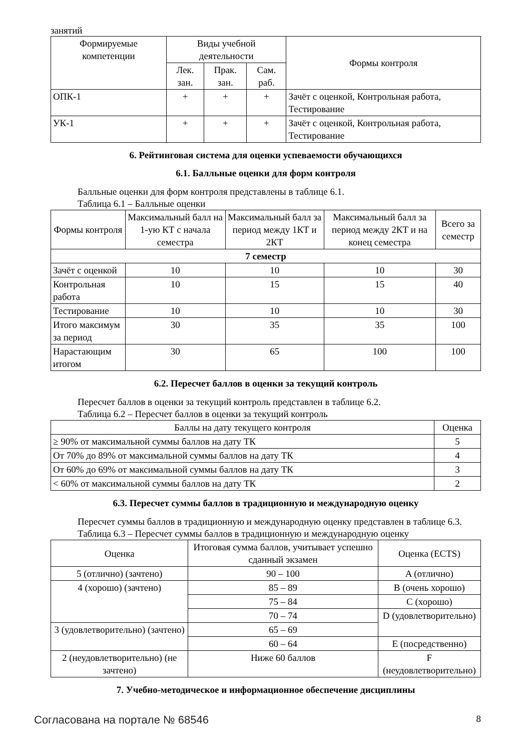занятий
| Формируемые компетенции | Виды учебной деятельности | | | Формы контроля |
| --- | --- | --- | --- | --- |
| | Лек. зан. | Прак. зан. | Сам. раб. | |
| ОПК-1 | + | + | + | Зачёт с оценкой, Контрольная работа, Тестирование |
| УК-1 | + | + | + | Зачёт с оценкой, Контрольная работа, Тестирование |
6. Рейтинговая система для оценки успеваемости обучающихся
6.1. Балльные оценки для форм контроля
Балльные оценки для форм контроля представлены в таблице 6.1.
Таблица 6.1 – Балльные оценки
| Формы контроля | Максимальный балл на 1-ую КТ с начала семестра | Максимальный балл за период между 1КТ и 2КТ | Максимальный балл за период между 2КТ и на конец семестра | Всего за семестр |
| --- | --- | --- | --- | --- |
| 7 семестр | | | | |
| Зачёт с оценкой | 10 | 10 | 10 | 30 |
| Контрольная работа | 10 | 15 | 15 | 40 |
| Тестирование | 10 | 10 | 10 | 30 |
| Итого максимум за период | 30 | 35 | 35 | 100 |
| Нарастающим итогом | 30 | 65 | 100 | 100 |
6.2. Пересчет баллов в оценки за текущий контроль
Пересчет баллов в оценки за текущий контроль представлен в таблице 6.2.
Таблица 6.2 – Пересчет баллов в оценки за текущий контроль
| Баллы на дату текущего контроля | Оценка |
| --- | --- |
| ≥ 90% от максимальной суммы баллов на дату ТК | 5 |
| От 70% до 89% от максимальной суммы баллов на дату ТК | 4 |
| От 60% до 69% от максимальной суммы баллов на дату ТК | 3 |
| < 60% от максимальной суммы баллов на дату ТК | 2 |
6.3. Пересчет суммы баллов в традиционную и международную оценку
Пересчет суммы баллов в традиционную и международную оценку представлен в таблице 6.3.
Таблица 6.3 – Пересчет суммы баллов в традиционную и международную оценку
| Оценка | Итоговая сумма баллов, учитывает успешно сданный экзамен | Оценка (ECTS) |
| --- | --- | --- |
| 5 (отлично) (зачтено) | 90 – 100 | A (отлично) |
| 4 (хорошо) (зачтено) | 85 – 89 | B (очень хорошо) |
| | 75 – 84 | C (хорошо) |
| | 70 – 74 | D (удовлетворительно) |
| 3 (удовлетворительно) (зачтено) | 65 – 69 | |
| | 60 – 64 | E (посредственно) |
| 2 (неудовлетворительно) (не зачтено) | Ниже 60 баллов | F (неудовлетворительно) |
7. Учебно-методическое и информационное обеспечение дисциплины
Согласована на портале № 68546 8